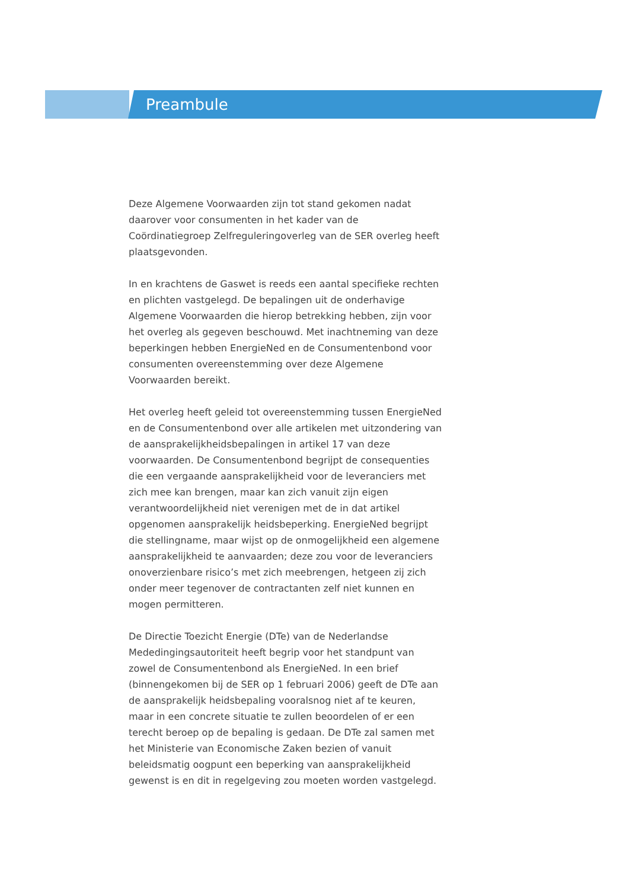Preambule
Deze Algemene Voorwaarden zijn tot stand gekomen nadat daarover voor consumenten in het kader van de Coördinatiegroep Zelfreguleringoverleg van de SER overleg heeft plaatsgevonden.
In en krachtens de Gaswet is reeds een aantal specifieke rechten en plichten vastgelegd. De bepalingen uit de onderhavige Algemene Voorwaarden die hierop betrekking hebben, zijn voor het overleg als gegeven beschouwd. Met inachtneming van deze beperkingen hebben EnergieNed en de Consumentenbond voor consumenten overeenstemming over deze Algemene Voorwaarden bereikt.
Het overleg heeft geleid tot overeenstemming tussen EnergieNed en de Consumentenbond over alle artikelen met uitzondering van de aansprakelijkheidsbepalingen in artikel 17 van deze voorwaarden. De Consumentenbond begrijpt de consequenties die een vergaande aansprakelijkheid voor de leveranciers met zich mee kan brengen, maar kan zich vanuit zijn eigen verantwoordelijkheid niet verenigen met de in dat artikel opgenomen aansprakelijk heidsbeperking. EnergieNed begrijpt die stellingname, maar wijst op de onmogelijkheid een algemene aansprakelijkheid te aanvaarden; deze zou voor de leveranciers onoverzienbare risico’s met zich meebrengen, hetgeen zij zich onder meer tegenover de contractanten zelf niet kunnen en mogen permitteren.
De Directie Toezicht Energie (DTe) van de Nederlandse Mededingingsautoriteit heeft begrip voor het standpunt van zowel de Consumentenbond als EnergieNed. In een brief (binnengekomen bij de SER op 1 februari 2006) geeft de DTe aan de aansprakelijk heidsbepaling vooralsnog niet af te keuren, maar in een concrete situatie te zullen beoordelen of er een terecht beroep op de bepaling is gedaan. De DTe zal samen met het Ministerie van Economische Zaken bezien of vanuit beleidsmatig oogpunt een beperking van aansprakelijkheid gewenst is en dit in regelgeving zou moeten worden vastgelegd.